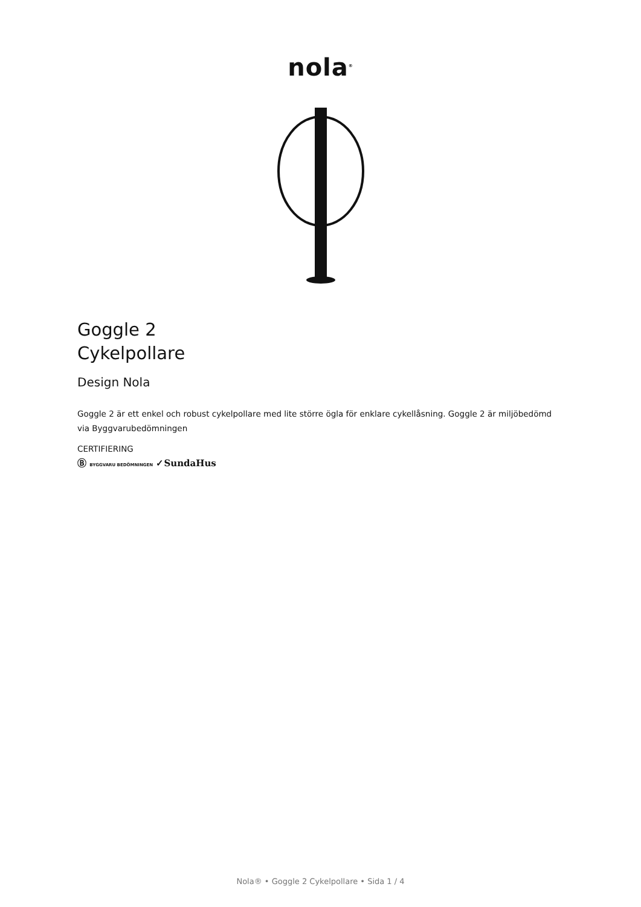nola<sup>®</sup>
Goggle 2
Cykelpollare
Design Nola
Goggle 2 är ett enkel och robust cykelpollare med lite större ögla för enklare cykellåsning. Goggle 2 är miljöbedömd via Byggvarubedömningen
CERTIFIERING
Ⓑ BYGGVARU BEDÖMNINGEN ✓SundaHus
Nola® • Goggle 2 Cykelpollare • Sida 1 / 4